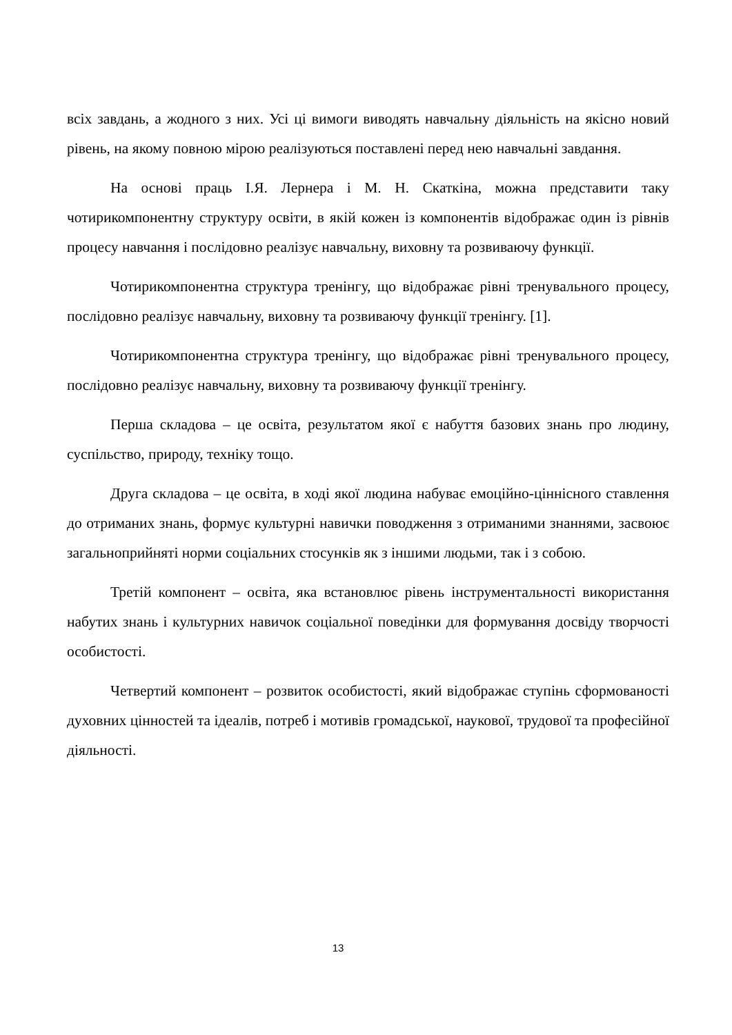всіх завдань, а жодного з них. Усі ці вимоги виводять навчальну діяльність на якісно новий рівень, на якому повною мірою реалізуються поставлені перед нею навчальні завдання.
На основі праць І.Я. Лернера і М. Н. Скаткіна, можна представити таку чотирикомпонентну структуру освіти, в якій кожен із компонентів відображає один із рівнів процесу навчання і послідовно реалізує навчальну, виховну та розвиваючу функції.
Чотирикомпонентна структура тренінгу, що відображає рівні тренувального процесу, послідовно реалізує навчальну, виховну та розвиваючу функції тренінгу. [1].
Чотирикомпонентна структура тренінгу, що відображає рівні тренувального процесу, послідовно реалізує навчальну, виховну та розвиваючу функції тренінгу.
Перша складова – це освіта, результатом якої є набуття базових знань про людину, суспільство, природу, техніку тощо.
Друга складова – це освіта, в ході якої людина набуває емоційно-ціннісного ставлення до отриманих знань, формує культурні навички поводження з отриманими знаннями, засвоює загальноприйняті норми соціальних стосунків як з іншими людьми, так і з собою.
Третій компонент – освіта, яка встановлює рівень інструментальності використання набутих знань і культурних навичок соціальної поведінки для формування досвіду творчості особистості.
Четвертий компонент – розвиток особистості, який відображає ступінь сформованості духовних цінностей та ідеалів, потреб і мотивів громадської, наукової, трудової та професійної діяльності.
13